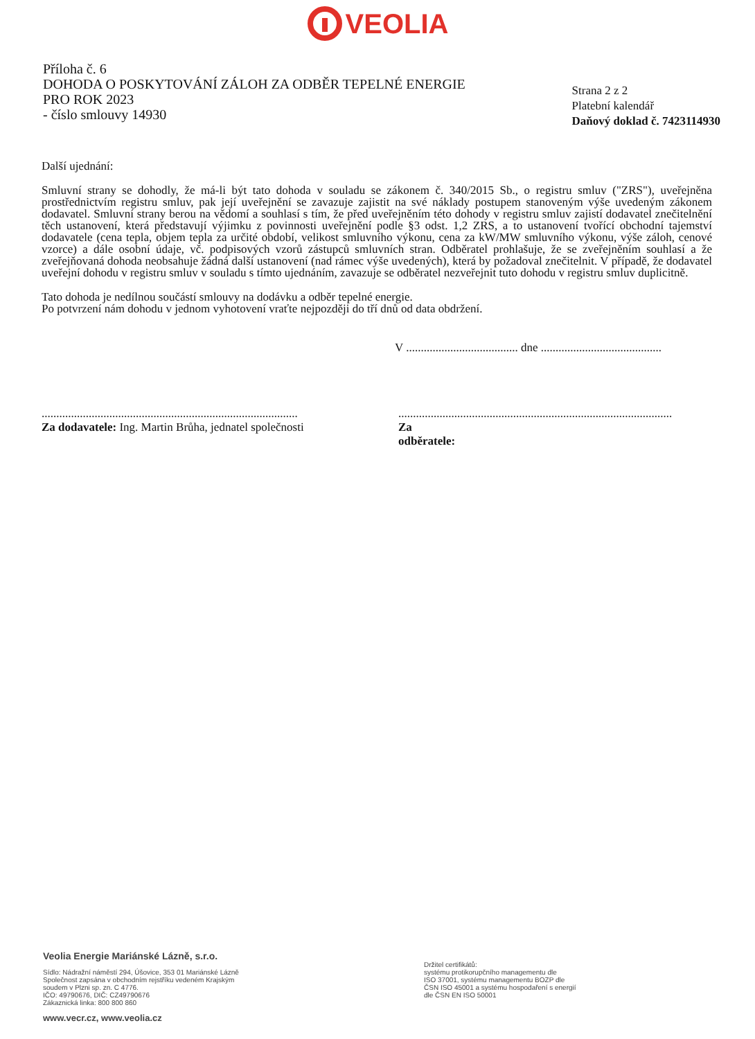VEOLIA
Příloha č. 6
DOHODA O POSKYTOVÁNÍ ZÁLOH ZA ODBĚR TEPELNÉ ENERGIE
PRO ROK 2023
- číslo smlouvy 14930
Strana 2 z 2
Platební kalendář
Daňový doklad č. 7423114930
Další ujednání:
Smluvní strany se dohodly, že má-li být tato dohoda v souladu se zákonem č. 340/2015 Sb., o registru smluv ("ZRS"), uveřejněna prostřednictvím registru smluv, pak její uveřejnění se zavazuje zajistit na své náklady postupem stanoveným výše uvedeným zákonem dodavatel. Smluvní strany berou na vědomí a souhlasí s tím, že před uveřejněním této dohody v registru smluv zajistí dodavatel znečitelnění těch ustanovení, která představují výjimku z povinnosti uveřejnění podle §3 odst. 1,2 ZRS, a to ustanovení tvořící obchodní tajemství dodavatele (cena tepla, objem tepla za určité období, velikost smluvního výkonu, cena za kW/MW smluvního výkonu, výše záloh, cenové vzorce) a dále osobní údaje, vč. podpisových vzorů zástupců smluvních stran. Odběratel prohlašuje, že se zveřejněním souhlasí a že zveřejňovaná dohoda neobsahuje žádná další ustanovení (nad rámec výše uvedených), která by požadoval znečitelnit. V případě, že dodavatel uveřejní dohodu v registru smluv v souladu s tímto ujednáním, zavazuje se odběratel nezveřejnit tuto dohodu v registru smluv duplicitně.
Tato dohoda je nedílnou součástí smlouvy na dodávku a odběr tepelné energie.
Po potvrzení nám dohodu v jednom vyhotovení vraťte nejpozději do tří dnů od data obdržení.
V ...................................... dne .........................................
.......................................................................................
Za dodavatele: Ing. Martin Brůha, jednatel společnosti
.............................................................................................
Za
odběratele:
Veolia Energie Mariánské Lázně, s.r.o.
Sídlo: Nádražní náměstí 294, Úšovice, 353 01 Mariánské Lázně
Společnost zapsána v obchodním rejstříku vedeném Krajským
soudem v Plzni sp. zn. C 4776.
IČO: 49790676, DIČ: CZ49790676
Zákaznická linka: 800 800 860
www.vecr.cz, www.veolia.cz
Držitel certifikátů:
systému protikorupčního managementu dle
ISO 37001, systému managementu BOZP dle
ČSN ISO 45001 a systému hospodaření s energií
dle ČSN EN ISO 50001